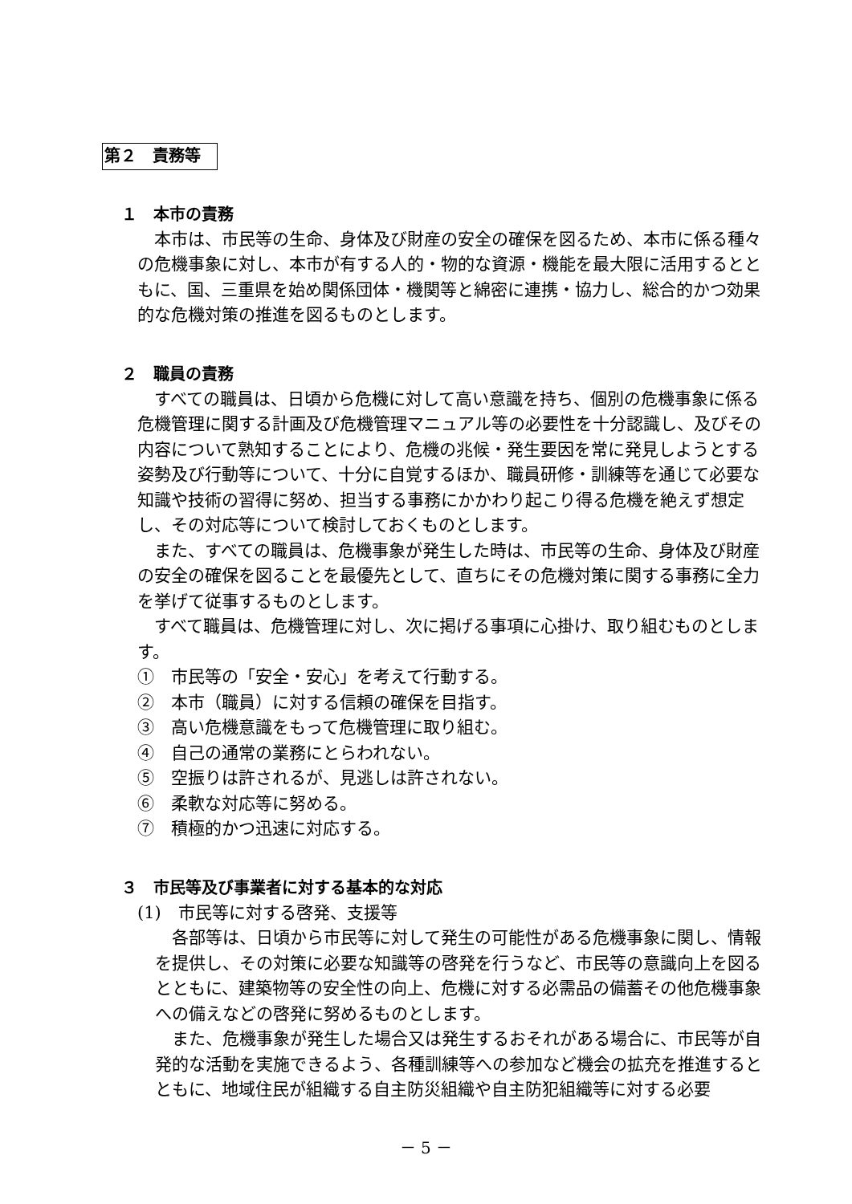第２　責務等
１　本市の責務
本市は、市民等の生命、身体及び財産の安全の確保を図るため、本市に係る種々の危機事象に対し、本市が有する人的・物的な資源・機能を最大限に活用するとともに、国、三重県を始め関係団体・機関等と綿密に連携・協力し、総合的かつ効果的な危機対策の推進を図るものとします。
２　職員の責務
すべての職員は、日頃から危機に対して高い意識を持ち、個別の危機事象に係る危機管理に関する計画及び危機管理マニュアル等の必要性を十分認識し、及びその内容について熟知することにより、危機の兆候・発生要因を常に発見しようとする姿勢及び行動等について、十分に自覚するほか、職員研修・訓練等を通じて必要な知識や技術の習得に努め、担当する事務にかかわり起こり得る危機を絶えず想定し、その対応等について検討しておくものとします。
また、すべての職員は、危機事象が発生した時は、市民等の生命、身体及び財産の安全の確保を図ることを最優先として、直ちにその危機対策に関する事務に全力を挙げて従事するものとします。
すべて職員は、危機管理に対し、次に掲げる事項に心掛け、取り組むものとします。
①　市民等の「安全・安心」を考えて行動する。
②　本市（職員）に対する信頼の確保を目指す。
③　高い危機意識をもって危機管理に取り組む。
④　自己の通常の業務にとらわれない。
⑤　空振りは許されるが、見逃しは許されない。
⑥　柔軟な対応等に努める。
⑦　積極的かつ迅速に対応する。
３　市民等及び事業者に対する基本的な対応
(1)　市民等に対する啓発、支援等
各部等は、日頃から市民等に対して発生の可能性がある危機事象に関し、情報を提供し、その対策に必要な知識等の啓発を行うなど、市民等の意識向上を図るとともに、建築物等の安全性の向上、危機に対する必需品の備蓄その他危機事象への備えなどの啓発に努めるものとします。
また、危機事象が発生した場合又は発生するおそれがある場合に、市民等が自発的な活動を実施できるよう、各種訓練等への参加など機会の拡充を推進するとともに、地域住民が組織する自主防災組織や自主防犯組織等に対する必要
－ 5 －